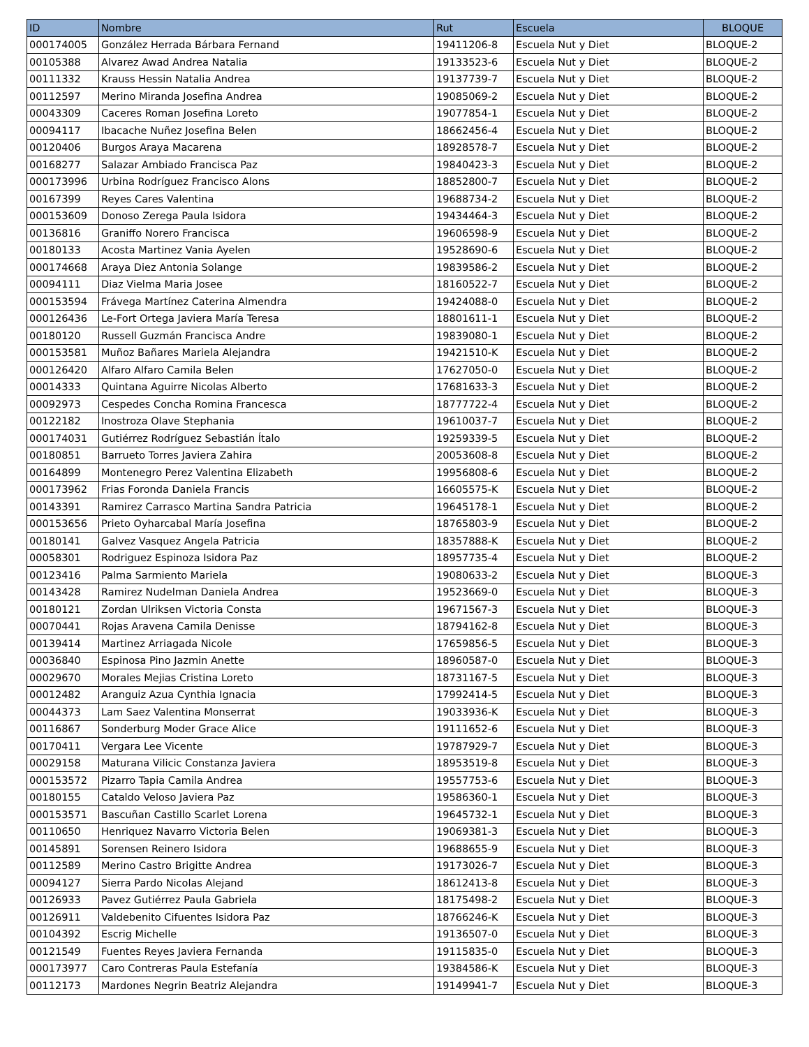| ID | Nombre | Rut | Escuela | BLOQUE |
| --- | --- | --- | --- | --- |
| 000174005 | González Herrada Bárbara Fernand | 19411206-8 | Escuela Nut y Diet | BLOQUE-2 |
| 00105388 | Alvarez Awad Andrea Natalia | 19133523-6 | Escuela Nut y Diet | BLOQUE-2 |
| 00111332 | Krauss Hessin Natalia Andrea | 19137739-7 | Escuela Nut y Diet | BLOQUE-2 |
| 00112597 | Merino Miranda Josefina Andrea | 19085069-2 | Escuela Nut y Diet | BLOQUE-2 |
| 00043309 | Caceres Roman Josefina Loreto | 19077854-1 | Escuela Nut y Diet | BLOQUE-2 |
| 00094117 | Ibacache Nuñez Josefina Belen | 18662456-4 | Escuela Nut y Diet | BLOQUE-2 |
| 00120406 | Burgos Araya Macarena | 18928578-7 | Escuela Nut y Diet | BLOQUE-2 |
| 00168277 | Salazar Ambiado Francisca Paz | 19840423-3 | Escuela Nut y Diet | BLOQUE-2 |
| 000173996 | Urbina Rodríguez Francisco Alons | 18852800-7 | Escuela Nut y Diet | BLOQUE-2 |
| 00167399 | Reyes Cares Valentina | 19688734-2 | Escuela Nut y Diet | BLOQUE-2 |
| 000153609 | Donoso Zerega Paula Isidora | 19434464-3 | Escuela Nut y Diet | BLOQUE-2 |
| 00136816 | Graniffo Norero Francisca | 19606598-9 | Escuela Nut y Diet | BLOQUE-2 |
| 00180133 | Acosta Martinez Vania Ayelen | 19528690-6 | Escuela Nut y Diet | BLOQUE-2 |
| 000174668 | Araya Diez Antonia Solange | 19839586-2 | Escuela Nut y Diet | BLOQUE-2 |
| 00094111 | Diaz Vielma Maria Josee | 18160522-7 | Escuela Nut y Diet | BLOQUE-2 |
| 000153594 | Frávega Martínez Caterina Almendra | 19424088-0 | Escuela Nut y Diet | BLOQUE-2 |
| 000126436 | Le-Fort Ortega Javiera María Teresa | 18801611-1 | Escuela Nut y Diet | BLOQUE-2 |
| 00180120 | Russell Guzmán Francisca Andre | 19839080-1 | Escuela Nut y Diet | BLOQUE-2 |
| 000153581 | Muñoz Bañares Mariela Alejandra | 19421510-K | Escuela Nut y Diet | BLOQUE-2 |
| 000126420 | Alfaro Alfaro Camila Belen | 17627050-0 | Escuela Nut y Diet | BLOQUE-2 |
| 00014333 | Quintana Aguirre Nicolas Alberto | 17681633-3 | Escuela Nut y Diet | BLOQUE-2 |
| 00092973 | Cespedes Concha Romina Francesca | 18777722-4 | Escuela Nut y Diet | BLOQUE-2 |
| 00122182 | Inostroza Olave Stephania | 19610037-7 | Escuela Nut y Diet | BLOQUE-2 |
| 000174031 | Gutiérrez Rodríguez Sebastián Ítalo | 19259339-5 | Escuela Nut y Diet | BLOQUE-2 |
| 00180851 | Barrueto Torres Javiera Zahira | 20053608-8 | Escuela Nut y Diet | BLOQUE-2 |
| 00164899 | Montenegro Perez Valentina Elizabeth | 19956808-6 | Escuela Nut y Diet | BLOQUE-2 |
| 000173962 | Frias Foronda Daniela Francis | 16605575-K | Escuela Nut y Diet | BLOQUE-2 |
| 00143391 | Ramirez Carrasco Martina Sandra Patricia | 19645178-1 | Escuela Nut y Diet | BLOQUE-2 |
| 000153656 | Prieto Oyharcabal María Josefina | 18765803-9 | Escuela Nut y Diet | BLOQUE-2 |
| 00180141 | Galvez Vasquez Angela Patricia | 18357888-K | Escuela Nut y Diet | BLOQUE-2 |
| 00058301 | Rodriguez Espinoza Isidora Paz | 18957735-4 | Escuela Nut y Diet | BLOQUE-2 |
| 00123416 | Palma Sarmiento Mariela | 19080633-2 | Escuela Nut y Diet | BLOQUE-3 |
| 00143428 | Ramirez Nudelman Daniela Andrea | 19523669-0 | Escuela Nut y Diet | BLOQUE-3 |
| 00180121 | Zordan Ulriksen Victoria Consta | 19671567-3 | Escuela Nut y Diet | BLOQUE-3 |
| 00070441 | Rojas Aravena Camila Denisse | 18794162-8 | Escuela Nut y Diet | BLOQUE-3 |
| 00139414 | Martinez Arriagada Nicole | 17659856-5 | Escuela Nut y Diet | BLOQUE-3 |
| 00036840 | Espinosa Pino Jazmin Anette | 18960587-0 | Escuela Nut y Diet | BLOQUE-3 |
| 00029670 | Morales Mejias Cristina Loreto | 18731167-5 | Escuela Nut y Diet | BLOQUE-3 |
| 00012482 | Aranguiz Azua Cynthia Ignacia | 17992414-5 | Escuela Nut y Diet | BLOQUE-3 |
| 00044373 | Lam Saez Valentina Monserrat | 19033936-K | Escuela Nut y Diet | BLOQUE-3 |
| 00116867 | Sonderburg Moder Grace Alice | 19111652-6 | Escuela Nut y Diet | BLOQUE-3 |
| 00170411 | Vergara Lee Vicente | 19787929-7 | Escuela Nut y Diet | BLOQUE-3 |
| 00029158 | Maturana Vilicic Constanza Javiera | 18953519-8 | Escuela Nut y Diet | BLOQUE-3 |
| 000153572 | Pizarro Tapia Camila Andrea | 19557753-6 | Escuela Nut y Diet | BLOQUE-3 |
| 00180155 | Cataldo Veloso Javiera Paz | 19586360-1 | Escuela Nut y Diet | BLOQUE-3 |
| 000153571 | Bascuñan Castillo Scarlet Lorena | 19645732-1 | Escuela Nut y Diet | BLOQUE-3 |
| 00110650 | Henriquez Navarro Victoria Belen | 19069381-3 | Escuela Nut y Diet | BLOQUE-3 |
| 00145891 | Sorensen Reinero Isidora | 19688655-9 | Escuela Nut y Diet | BLOQUE-3 |
| 00112589 | Merino Castro Brigitte Andrea | 19173026-7 | Escuela Nut y Diet | BLOQUE-3 |
| 00094127 | Sierra Pardo Nicolas Alejand | 18612413-8 | Escuela Nut y Diet | BLOQUE-3 |
| 00126933 | Pavez Gutiérrez Paula Gabriela | 18175498-2 | Escuela Nut y Diet | BLOQUE-3 |
| 00126911 | Valdebenito Cifuentes Isidora Paz | 18766246-K | Escuela Nut y Diet | BLOQUE-3 |
| 00104392 | Escrig Michelle | 19136507-0 | Escuela Nut y Diet | BLOQUE-3 |
| 00121549 | Fuentes Reyes Javiera Fernanda | 19115835-0 | Escuela Nut y Diet | BLOQUE-3 |
| 000173977 | Caro Contreras Paula Estefanía | 19384586-K | Escuela Nut y Diet | BLOQUE-3 |
| 00112173 | Mardones Negrin Beatriz Alejandra | 19149941-7 | Escuela Nut y Diet | BLOQUE-3 |